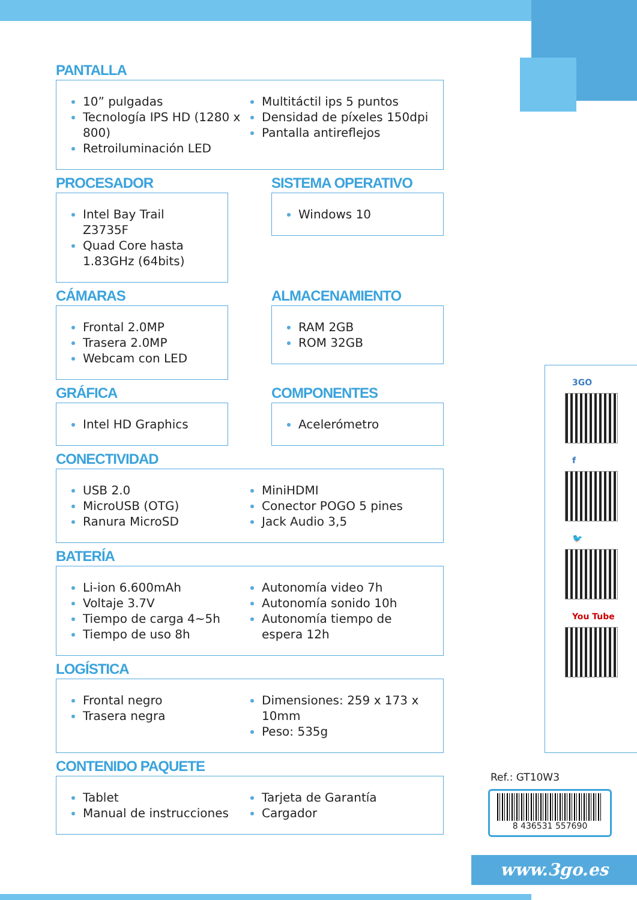PANTALLA
10” pulgadas
Tecnología IPS HD (1280 x 800)
Retroiluminación LED
Multitáctil ips 5 puntos
Densidad de píxeles 150dpi
Pantalla antireflejos
PROCESADOR
Intel Bay Trail Z3735F
Quad Core hasta 1.83GHz (64bits)
SISTEMA OPERATIVO
Windows 10
CÁMARAS
Frontal 2.0MP
Trasera 2.0MP
Webcam con LED
ALMACENAMIENTO
RAM 2GB
ROM 32GB
GRÁFICA
Intel HD Graphics
COMPONENTES
Acelerómetro
CONECTIVIDAD
USB 2.0
MicroUSB (OTG)
Ranura MicroSD
MiniHDMI
Conector POGO 5 pines
Jack Audio 3,5
BATERÍA
Li-ion 6.600mAh
Voltaje 3.7V
Tiempo de carga 4~5h
Tiempo de uso 8h
Autonomía video 7h
Autonomía sonido 10h
Autonomía tiempo de espera 12h
LOGÍSTICA
Frontal negro
Trasera negra
Dimensiones: 259 x 173 x 10mm
Peso: 535g
CONTENIDO PAQUETE
Tablet
Manual de instrucciones
Tarjeta de Garantía
Cargador
3GO
f
🐦
You Tube
Ref.: GT10W3
8 436531 557690
www.3go.es